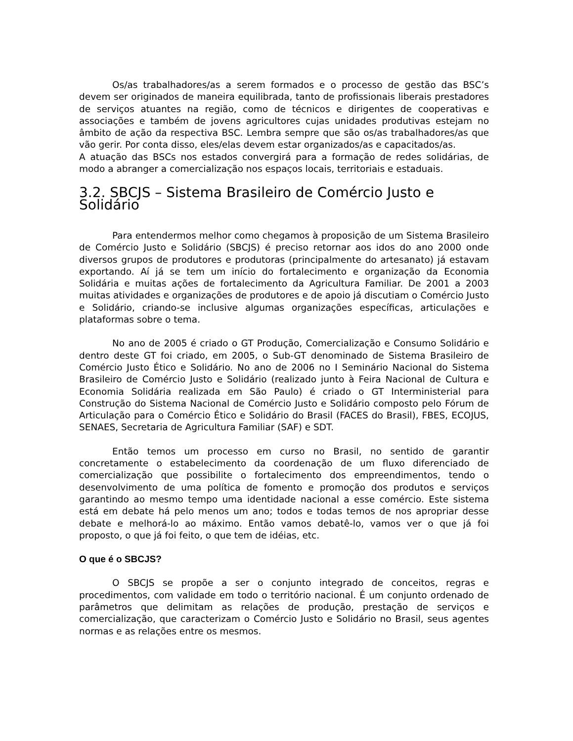Os/as trabalhadores/as a serem formados e o processo de gestão das BSC’s devem ser originados de maneira equilibrada, tanto de profissionais liberais prestadores de serviços atuantes na região, como de técnicos e dirigentes de cooperativas e associações e também de jovens agricultores cujas unidades produtivas estejam no âmbito de ação da respectiva BSC. Lembra sempre que são os/as trabalhadores/as que vão gerir. Por conta disso, eles/elas devem estar organizados/as e capacitados/as.
A atuação das BSCs nos estados convergirá para a formação de redes solidárias, de modo a abranger a comercialização nos espaços locais, territoriais e estaduais.
3.2. SBCJS – Sistema Brasileiro de Comércio Justo e Solidário
Para entendermos melhor como chegamos à proposição de um Sistema Brasileiro de Comércio Justo e Solidário (SBCJS) é preciso retornar aos idos do ano 2000 onde diversos grupos de produtores e produtoras (principalmente do artesanato) já estavam exportando. Aí já se tem um início do fortalecimento e organização da Economia Solidária e muitas ações de fortalecimento da Agricultura Familiar. De 2001 a 2003 muitas atividades e organizações de produtores e de apoio já discutiam o Comércio Justo e Solidário, criando-se inclusive algumas organizações específicas, articulações e plataformas sobre o tema.
No ano de 2005 é criado o GT Produção, Comercialização e Consumo Solidário e dentro deste GT foi criado, em 2005, o Sub-GT denominado de Sistema Brasileiro de Comércio Justo Ético e Solidário. No ano de 2006 no I Seminário Nacional do Sistema Brasileiro de Comércio Justo e Solidário (realizado junto à Feira Nacional de Cultura e Economia Solidária realizada em São Paulo) é criado o GT Interministerial para Construção do Sistema Nacional de Comércio Justo e Solidário composto pelo Fórum de Articulação para o Comércio Ético e Solidário do Brasil (FACES do Brasil), FBES, ECOJUS, SENAES, Secretaria de Agricultura Familiar (SAF) e SDT.
Então temos um processo em curso no Brasil, no sentido de garantir concretamente o estabelecimento da coordenação de um fluxo diferenciado de comercialização que possibilite o fortalecimento dos empreendimentos, tendo o desenvolvimento de uma política de fomento e promoção dos produtos e serviços garantindo ao mesmo tempo uma identidade nacional a esse comércio. Este sistema está em debate há pelo menos um ano; todos e todas temos de nos apropriar desse debate e melhorá-lo ao máximo. Então vamos debatê-lo, vamos ver o que já foi proposto, o que já foi feito, o que tem de idéias, etc.
O que é o SBCJS?
O SBCJS se propõe a ser o conjunto integrado de conceitos, regras e procedimentos, com validade em todo o território nacional. É um conjunto ordenado de parâmetros que delimitam as relações de produção, prestação de serviços e comercialização, que caracterizam o Comércio Justo e Solidário no Brasil, seus agentes normas e as relações entre os mesmos.